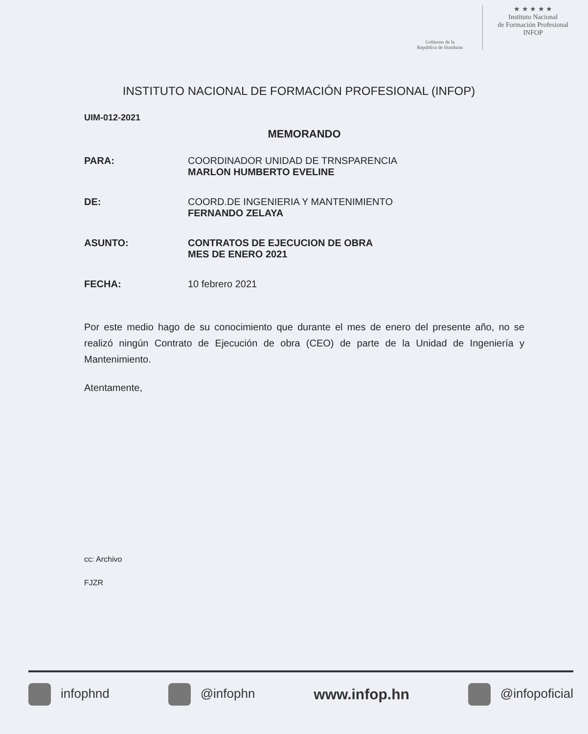Gobierno de la
República de Honduras
★ ★ ★ ★ ★
Instituto Nacional
de Formación Profesional
INFOP
INSTITUTO NACIONAL DE FORMACIÓN PROFESIONAL (INFOP)
UIM-012-2021
MEMORANDO
PARA: COORDINADOR UNIDAD DE TRNSPARENCIA
MARLON HUMBERTO EVELINE
DE: COORD.DE INGENIERIA Y MANTENIMIENTO
FERNANDO ZELAYA
ASUNTO: CONTRATOS DE EJECUCION DE OBRA
MES DE ENERO 2021
FECHA: 10 febrero 2021
Por este medio hago de su conocimiento que durante el mes de enero del presente año, no se realizó ningún Contrato de Ejecución de obra (CEO) de parte de la Unidad de Ingeniería y Mantenimiento.
Atentamente,
cc: Archivo
FJZR
infophnd @infophn www.infop.hn @infopoficial